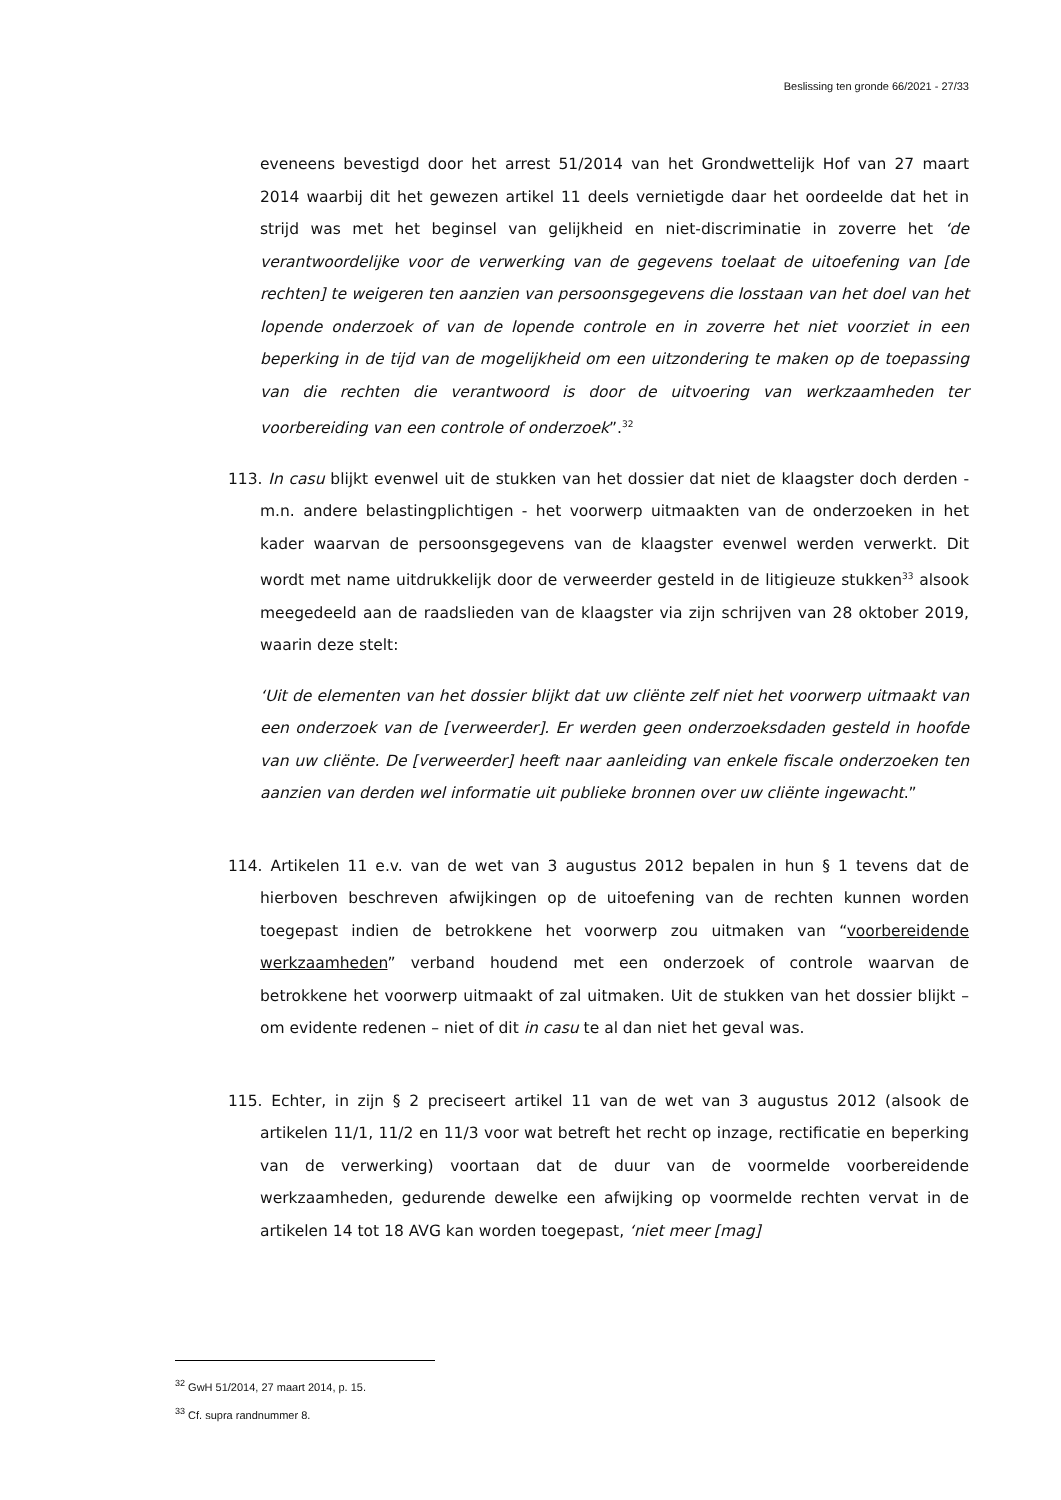Beslissing ten gronde 66/2021 - 27/33
eveneens bevestigd door het arrest 51/2014 van het Grondwettelijk Hof van 27 maart 2014 waarbij dit het gewezen artikel 11 deels vernietigde daar het oordeelde dat het in strijd was met het beginsel van gelijkheid en niet-discriminatie in zoverre het ‘de verantwoordelijke voor de verwerking van de gegevens toelaat de uitoefening van [de rechten] te weigeren ten aanzien van persoonsgegevens die losstaan van het doel van het lopende onderzoek of van de lopende controle en in zoverre het niet voorziet in een beperking in de tijd van de mogelijkheid om een uitzondering te maken op de toepassing van die rechten die verantwoord is door de uitvoering van werkzaamheden ter voorbereiding van een controle of onderzoek”.<sup>32</sup>
113. In casu blijkt evenwel uit de stukken van het dossier dat niet de klaagster doch derden - m.n. andere belastingplichtigen - het voorwerp uitmaakten van de onderzoeken in het kader waarvan de persoonsgegevens van de klaagster evenwel werden verwerkt. Dit wordt met name uitdrukkelijk door de verweerder gesteld in de litigieuze stukken<sup>33</sup> alsook meegedeeld aan de raadslieden van de klaagster via zijn schrijven van 28 oktober 2019, waarin deze stelt:
‘Uit de elementen van het dossier blijkt dat uw cliënte zelf niet het voorwerp uitmaakt van een onderzoek van de [verweerder]. Er werden geen onderzoeksdaden gesteld in hoofde van uw cliënte. De [verweerder] heeft naar aanleiding van enkele fiscale onderzoeken ten aanzien van derden wel informatie uit publieke bronnen over uw cliënte ingewacht.”
114. Artikelen 11 e.v. van de wet van 3 augustus 2012 bepalen in hun § 1 tevens dat de hierboven beschreven afwijkingen op de uitoefening van de rechten kunnen worden toegepast indien de betrokkene het voorwerp zou uitmaken van “voorbereidende werkzaamheden” verband houdend met een onderzoek of controle waarvan de betrokkene het voorwerp uitmaakt of zal uitmaken. Uit de stukken van het dossier blijkt – om evidente redenen – niet of dit in casu te al dan niet het geval was.
115. Echter, in zijn § 2 preciseert artikel 11 van de wet van 3 augustus 2012 (alsook de artikelen 11/1, 11/2 en 11/3 voor wat betreft het recht op inzage, rectificatie en beperking van de verwerking) voortaan dat de duur van de voormelde voorbereidende werkzaamheden, gedurende dewelke een afwijking op voormelde rechten vervat in de artikelen 14 tot 18 AVG kan worden toegepast, ‘niet meer [mag]
<sup>32</sup> GwH 51/2014, 27 maart 2014, p. 15.
<sup>33</sup> Cf. supra randnummer 8.